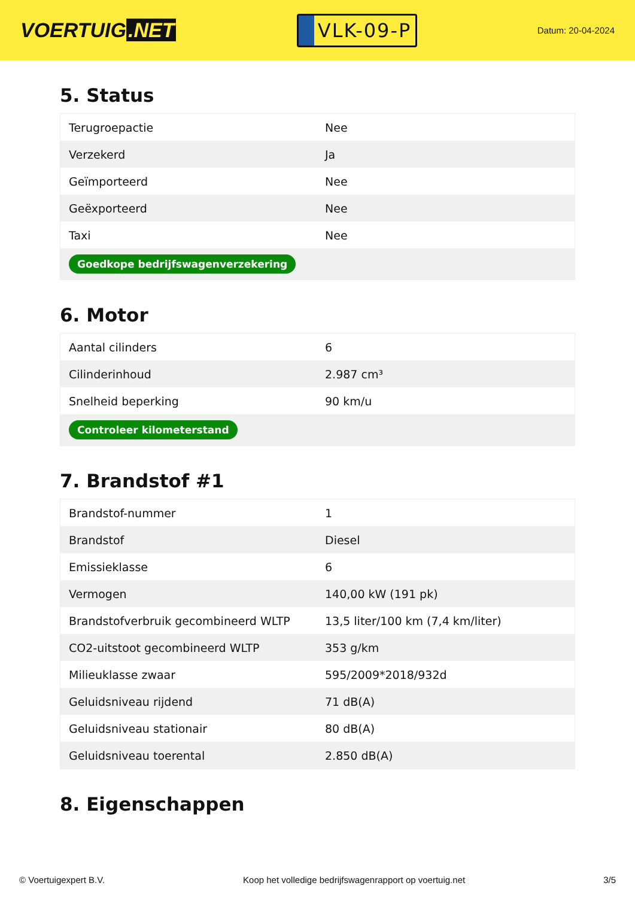VOERTUIG.NET
VLK-09-P
Datum: 20-04-2024
5. Status
| Terugroepactie | Nee |
| Verzekerd | Ja |
| Geïmporteerd | Nee |
| Geëxporteerd | Nee |
| Taxi | Nee |
| Goedkope bedrijfswagenverzekering | |
6. Motor
| Aantal cilinders | 6 |
| Cilinderinhoud | 2.987 cm³ |
| Snelheid beperking | 90 km/u |
| Controleer kilometerstand | |
7. Brandstof #1
| Brandstof-nummer | 1 |
| Brandstof | Diesel |
| Emissieklasse | 6 |
| Vermogen | 140,00 kW (191 pk) |
| Brandstofverbruik gecombineerd WLTP | 13,5 liter/100 km (7,4 km/liter) |
| CO2-uitstoot gecombineerd WLTP | 353 g/km |
| Milieuklasse zwaar | 595/2009*2018/932d |
| Geluidsniveau rijdend | 71 dB(A) |
| Geluidsniveau stationair | 80 dB(A) |
| Geluidsniveau toerental | 2.850 dB(A) |
8. Eigenschappen
© Voertuigexpert B.V. Koop het volledige bedrijfswagenrapport op voertuig.net 3/5